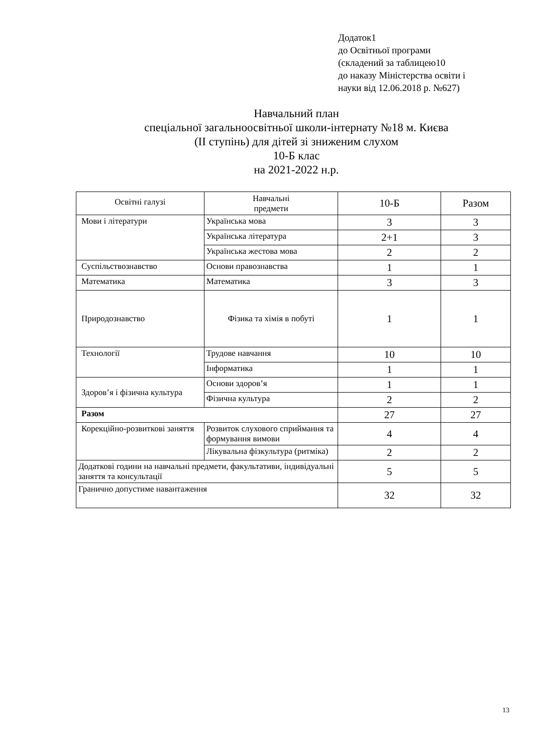Додаток1
до Освітньої програми
(складений за таблицею10
до наказу Міністерства освіти і
науки від 12.06.2018 р. №627)
Навчальний план
спеціальної загальноосвітньої школи-інтернату №18 м. Києва
(ІІ ступінь) для дітей зі зниженим слухом
10-Б клас
на 2021-2022 н.р.
| Освітні галузі | Навчальні предмети | 10-Б | Разом |
| Мови і літератури | | | |
| | Українська мова | 3 | 3 |
| | Українська література | 2+1 | 3 |
| | Українська жестова мова | 2 | 2 |
| Суспільствознавство | Основи правознавства | 1 | 1 |
| Математика | Математика | 3 | 3 |
| Природознавство | Фізика та хімія в побуті | 1 | 1 |
| Технології | Трудове навчання | 10 | 10 |
| | Інформатика | 1 | 1 |
| Здоров’я і фізична культура | Основи здоров’я | 1 | 1 |
| | Фізична культура | 2 | 2 |
| Разом | | 27 | 27 |
| Корекційно-розвиткові заняття | Розвиток слухового сприймання та формування вимови | 4 | 4 |
| | Лікувальна фізкультура (ритміка) | 2 | 2 |
| Додаткові години на навчальні предмети, факультативи, індивідуальні заняття та консультації | | 5 | 5 |
| Гранично допустиме навантаження | | 32 | 32 |
13